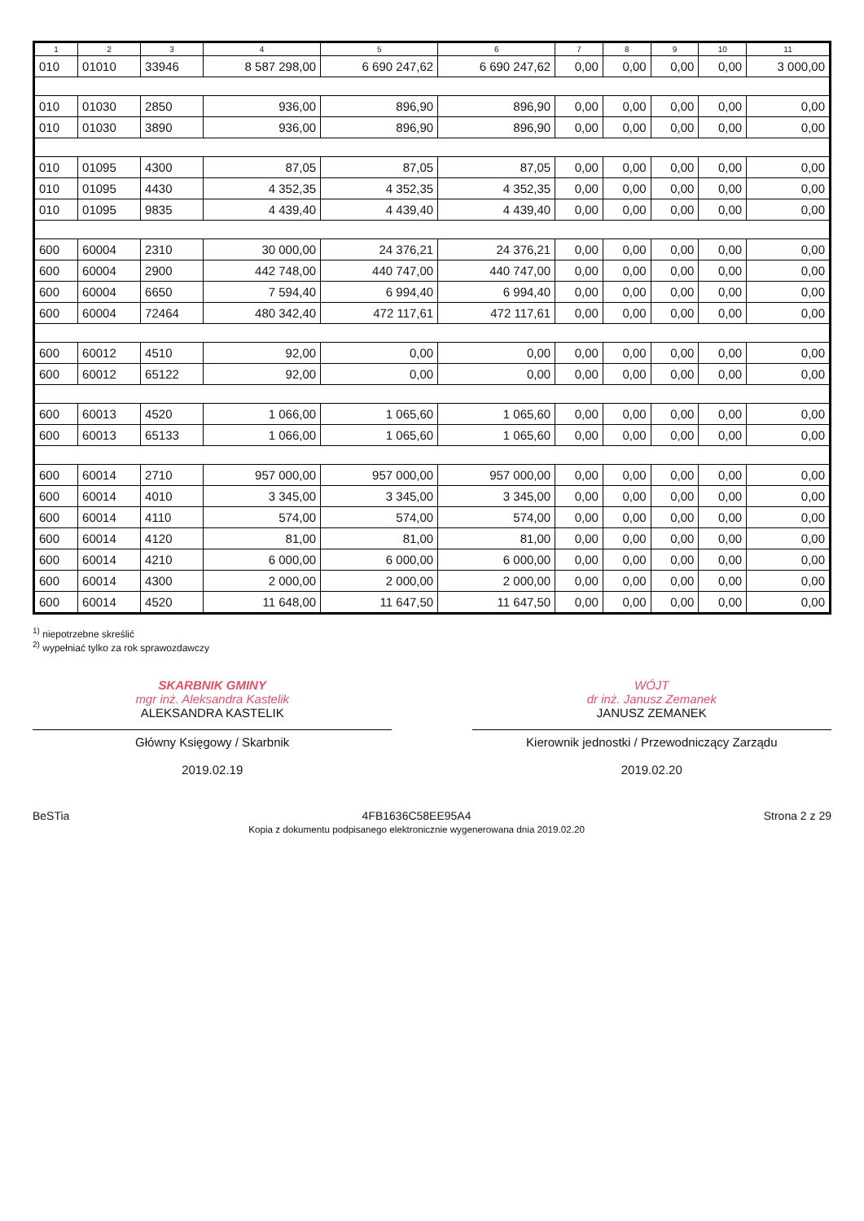| 1 | 2 | 3 | 4 | 5 | 6 | 7 | 8 | 9 | 10 | 11 |
| --- | --- | --- | --- | --- | --- | --- | --- | --- | --- | --- |
| 010 | 01010 | 33946 | 8 587 298,00 | 6 690 247,62 | 6 690 247,62 | 0,00 | 0,00 | 0,00 | 0,00 | 3 000,00 |
| 010 | 01030 | 2850 | 936,00 | 896,90 | 896,90 | 0,00 | 0,00 | 0,00 | 0,00 | 0,00 |
| 010 | 01030 | 3890 | 936,00 | 896,90 | 896,90 | 0,00 | 0,00 | 0,00 | 0,00 | 0,00 |
| 010 | 01095 | 4300 | 87,05 | 87,05 | 87,05 | 0,00 | 0,00 | 0,00 | 0,00 | 0,00 |
| 010 | 01095 | 4430 | 4 352,35 | 4 352,35 | 4 352,35 | 0,00 | 0,00 | 0,00 | 0,00 | 0,00 |
| 010 | 01095 | 9835 | 4 439,40 | 4 439,40 | 4 439,40 | 0,00 | 0,00 | 0,00 | 0,00 | 0,00 |
| 600 | 60004 | 2310 | 30 000,00 | 24 376,21 | 24 376,21 | 0,00 | 0,00 | 0,00 | 0,00 | 0,00 |
| 600 | 60004 | 2900 | 442 748,00 | 440 747,00 | 440 747,00 | 0,00 | 0,00 | 0,00 | 0,00 | 0,00 |
| 600 | 60004 | 6650 | 7 594,40 | 6 994,40 | 6 994,40 | 0,00 | 0,00 | 0,00 | 0,00 | 0,00 |
| 600 | 60004 | 72464 | 480 342,40 | 472 117,61 | 472 117,61 | 0,00 | 0,00 | 0,00 | 0,00 | 0,00 |
| 600 | 60012 | 4510 | 92,00 | 0,00 | 0,00 | 0,00 | 0,00 | 0,00 | 0,00 | 0,00 |
| 600 | 60012 | 65122 | 92,00 | 0,00 | 0,00 | 0,00 | 0,00 | 0,00 | 0,00 | 0,00 |
| 600 | 60013 | 4520 | 1 066,00 | 1 065,60 | 1 065,60 | 0,00 | 0,00 | 0,00 | 0,00 | 0,00 |
| 600 | 60013 | 65133 | 1 066,00 | 1 065,60 | 1 065,60 | 0,00 | 0,00 | 0,00 | 0,00 | 0,00 |
| 600 | 60014 | 2710 | 957 000,00 | 957 000,00 | 957 000,00 | 0,00 | 0,00 | 0,00 | 0,00 | 0,00 |
| 600 | 60014 | 4010 | 3 345,00 | 3 345,00 | 3 345,00 | 0,00 | 0,00 | 0,00 | 0,00 | 0,00 |
| 600 | 60014 | 4110 | 574,00 | 574,00 | 574,00 | 0,00 | 0,00 | 0,00 | 0,00 | 0,00 |
| 600 | 60014 | 4120 | 81,00 | 81,00 | 81,00 | 0,00 | 0,00 | 0,00 | 0,00 | 0,00 |
| 600 | 60014 | 4210 | 6 000,00 | 6 000,00 | 6 000,00 | 0,00 | 0,00 | 0,00 | 0,00 | 0,00 |
| 600 | 60014 | 4300 | 2 000,00 | 2 000,00 | 2 000,00 | 0,00 | 0,00 | 0,00 | 0,00 | 0,00 |
| 600 | 60014 | 4520 | 11 648,00 | 11 647,50 | 11 647,50 | 0,00 | 0,00 | 0,00 | 0,00 | 0,00 |
<sup>1)</sup> niepotrzebne skreślić
<sup>2)</sup> wypełniać tylko za rok sprawozdawczy
SKARBNIK GMINY
mgr inż. Aleksandra Kastelik
ALEKSANDRA KASTELIK
Główny Księgowy / Skarbnik
2019.02.19
WÓJT
dr inż. Janusz Zemanek
JANUSZ ZEMANEK
Kierownik jednostki / Przewodniczący Zarządu
2019.02.20
BeSTia 4FB1636C58EE95A4
Kopia z dokumentu podpisanego elektronicznie wygenerowana dnia 2019.02.20 Strona 2 z 29